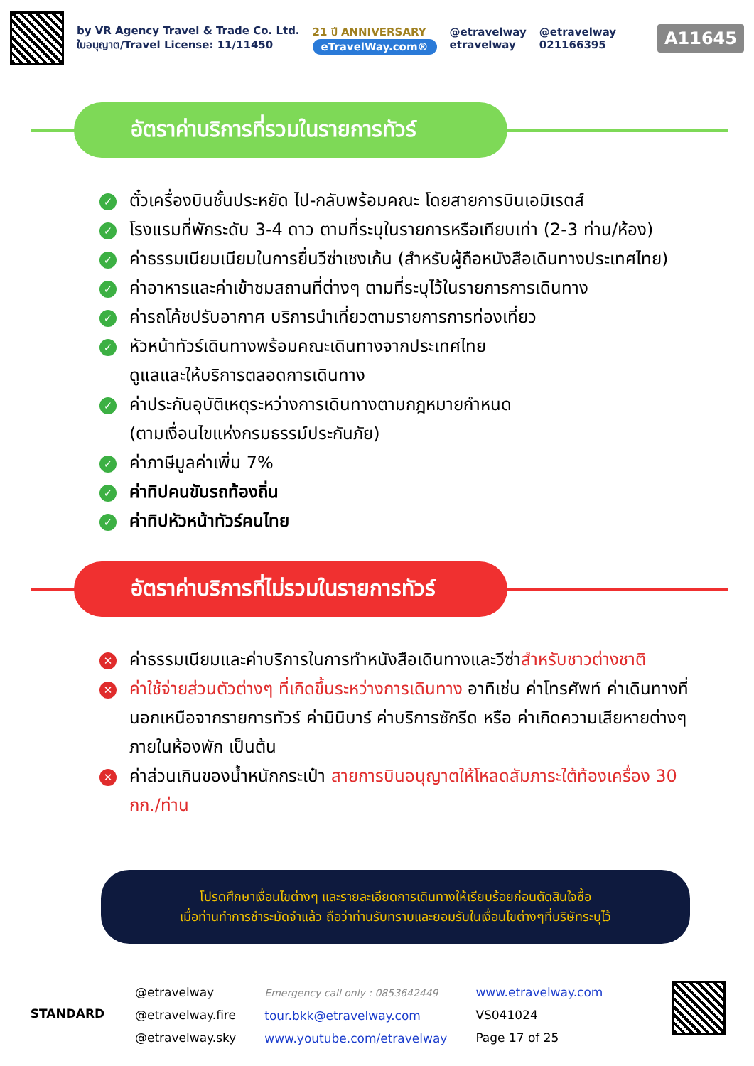by VR Agency Travel & Trade Co. Ltd.
ใบอนุญาต/Travel License: 11/11450
21 ปี ANNIVERSARY
eTravelWay.com®
@etravelway
etravelway
@etravelway
021166395
A11645
อัตราค่าบริการที่รวมในรายการทัวร์
✓ ตั๋วเครื่องบินชั้นประหยัด ไป-กลับพร้อมคณะ โดยสายการบินเอมิเรตส์
✓ โรงแรมที่พักระดับ 3-4 ดาว ตามที่ระบุในรายการหรือเทียบเท่า (2-3 ท่าน/ห้อง)
✓ ค่าธรรมเนียมเนียมในการยื่นวีซ่าเชงเก้น (สำหรับผู้ถือหนังสือเดินทางประเทศไทย)
✓ ค่าอาหารและค่าเข้าชมสถานที่ต่างๆ ตามที่ระบุไว้ในรายการการเดินทาง
✓ ค่ารถโค้ชปรับอากาศ บริการนำเที่ยวตามรายการการท่องเที่ยว
✓ หัวหน้าทัวร์เดินทางพร้อมคณะเดินทางจากประเทศไทย
ดูแลและให้บริการตลอดการเดินทาง
✓ ค่าประกันอุบัติเหตุระหว่างการเดินทางตามกฎหมายกำหนด
(ตามเงื่อนไขแห่งกรมธรรม์ประกันภัย)
✓ ค่าภาษีมูลค่าเพิ่ม 7%
✓ ค่าทิปคนขับรถท้องถิ่น
✓ ค่าทิปหัวหน้าทัวร์คนไทย
อัตราค่าบริการที่ไม่รวมในรายการทัวร์
✕ ค่าธรรมเนียมและค่าบริการในการทำหนังสือเดินทางและวีซ่าสำหรับชาวต่างชาติ
✕ ค่าใช้จ่ายส่วนตัวต่างๆ ที่เกิดขึ้นระหว่างการเดินทาง อาทิเช่น ค่าโทรศัพท์ ค่าเดินทางที่นอกเหนือจากรายการทัวร์ ค่ามินิบาร์ ค่าบริการซักรีด หรือ ค่าเกิดความเสียหายต่างๆภายในห้องพัก เป็นต้น
✕ ค่าส่วนเกินของน้ำหนักกระเป๋า สายการบินอนุญาตให้โหลดสัมภาระใต้ท้องเครื่อง 30 กก./ท่าน
โปรดศึกษาเงื่อนไขต่างๆ และรายละเอียดการเดินทางให้เรียบร้อยก่อนตัดสินใจซื้อ
เมื่อท่านทำการชำระมัดจำแล้ว ถือว่าท่านรับทราบและยอมรับในเงื่อนไขต่างๆที่บริษัทระบุไว้
STANDARD
@etravelway
@etravelway.fire
@etravelway.sky
Emergency call only : 0853642449
tour.bkk@etravelway.com
www.youtube.com/etravelway
www.etravelway.com
VS041024
Page 17 of 25